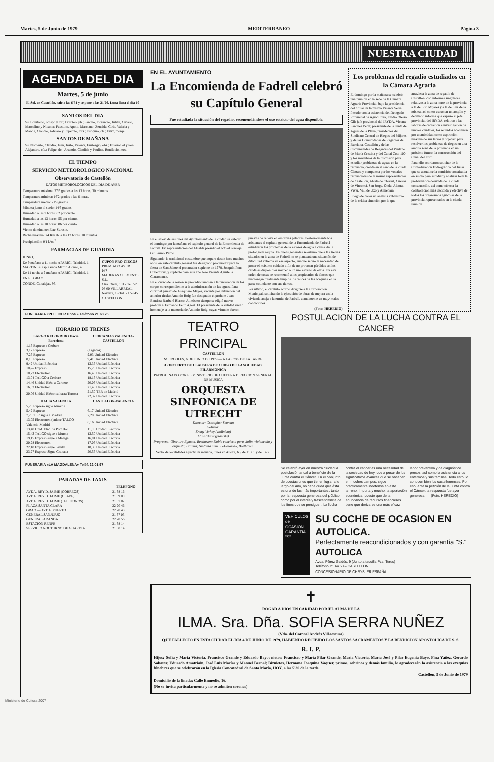Martes, 5 de Junio de 1979 MEDITERRANEO Página 3
NUESTRA CIUDAD
AGENDA DEL DIA
Martes, 5 de junio
El Sol, en Castellón, sale a las 6'31 y se pone a las 21'26. Luna llena el día 10
SANTOS DEL DIA
Ss. Bonifacio, obispo y mr.; Doroteo, pb.; Sancho, Florencio, Julián, Ciríaco, Marcelino y Nicanor, Faustino, Apolo, Marciano, Zenaida, Ciria, Valeria y Marcia, Claudio, Adelaro y Luperclo, mrs.; Eutiquio, ob.; Félix, monje.
SANTOS DE MAÑANA
Ss. Norberto, Claudio, Juan, Justo, Vicente, Eustorgio, obs.; Hilarión el joven, Alejandro, cfs.; Felipe, dc.; Artemio, Cándida y Paulina, Bonifacio, mrs.
EL TIEMPO
SERVICIO METEOROLOGICO NACIONAL
Observatorio de Castellón
DATOS METEOROLOGICOS DEL DIA DE AYER
Temperatura máxima: 27'6 grados a las 13 horas, 30 minutos.
Temperatura mínima: 16'2 grados a las 6 horas.
Temperatura media: 21'9 grados.
Mínima junto al suelo: 14'6 grados.
Humedad a las 7 horas: 82 por ciento.
Humedad a las 13 horas: 55 por ciento.
Humedad a las 18 horas: 86 por ciento.
Viento dominante: Este-Sureste.
Racha máxima: 24 Km./h. a las 13 horas, 18 minutos.
Precipitación: 0'1 l./m.<sup>2</sup>
FARMACIAS DE GUARDIA
JUNIO, 5
De 9 mañana a 11 noche APARICI, Trinidad, 1. MARTINEZ, Gp. Grapa Martín Alonso, 4.
De 11 noche a 9 mañana APARICI, Trinidad, 1.
EN EL GRAO
CONDE, Canalejas, 95.
CUPON PRO-CIEGOS
PREMIADO AYER
047
MADERAS CLEMENTE S.L.
Ctra. Onda, 101 - Tel. 52 08 00 VILLARREAL
Navarra, 1 - Tel. 21 59 45 CASTELLON
FUNERARIA «PELLICER Hnos.» Teléfono 21 68 25
HORARIO DE TRENES
| LARGO RECORRIDO Hacia Barcelona | CERCANIAS VALENCIA-CASTELLON |
| --- | --- |
| 1,15 Expreso a Cerbere | |
| 3,12 Expreso | (llegadas) |
| 7,25 Expreso | 9,03 Unidad Eléctrica |
| 8,15 Expreso | 9,41 Unidad Eléctrica |
| 9,42 Unidad Eléctrica | 13,36 Unidad Eléctrica |
| 10,— Expreso | 15,20 Unidad Eléctrica |
| 10,22 Electrotren | 16,40 Unidad Eléctrica |
| 13,04 TALGO a Cerbere | 18,15 Unidad Eléctrica |
| 14,46 Unidad Eléc. a Cerbere | 20,05 Unidad Eléctrica |
| 16,02 Electrotren | 21,40 Unidad Eléctrica |
| 20,06 Unidad Eléctrica hasta Tortosa | 21,50 TER de Madrid 22,32 Unidad Eléctrica |
| HACIA VALENCIA | CASTELLON-VALENCIA |
| 5,20 Expreso sigue Almería | |
| 5,42 Expreso | 6,17 Unidad Eléctrica |
| 7,20 TER sigue a Madrid | 7,29 Unidad Eléctrica |
| 13,05 Electrotren (enlace TALGO Valencia-Madrid | 8,16 Unidad Eléctrica |
| 13,40 Unid. Eléc. de Port Bou | 11,05 Unidad Eléctrica |
| 15,43 TALGO sigue a Murcia | 13,50 Unidad Eléctrica |
| 19,15 Expreso sigue a Málaga | 16,01 Unidad Eléctrica |
| 20,28 Electrotren | 17,05 Unidad Eléctrica |
| 22,18 Expreso sigue Sevilla | 18,33 Unidad Eléctrica |
| 23,27 Expreso Sigue Granada | 20,55 Unidad Eléctrica |
FUNERARIA «LA MAGDALENA» Teléf. 22 01 97
PARADAS DE TAXIS
| | TELEFONO |
| AVDA. REY D. JAIME (CORREOS) | 21 38 16 |
| AVDA. REY D. JAIME (CLAVE) | 21 39 00 |
| AVDA. REY D. JAIME (TELEFONOS) | 21 37 02 |
| PLAZA SANTA CLARA | 22 20 46 |
| GRAO — AVDA. PUERTO | 22 20 48 |
| GENERAL SANJURJO | 21 37 03 |
| GENERAL ARANDA | 22 20 56 |
| ESTACION RENFE | 21 38 14 |
| SERVICIO NOCTURNO DE GUARDIA | 21 38 14 |
EN EL AYUNTAMIENTO
La Encomienda de Fadrell celebró su Capítulo General
Fue estudiada la situación del regadío, recomendándose el uso estricto del agua disponible.
En el salón de sesiones del Ayuntamiento de la ciudad se celebró el domingo por la mañana el capítulo general de la Encomienda de Fadrell. En representación del Alcalde presidió el acto el concejal Guillermo Pardo.
Siguiendo la tradicional costumbre que impera desde hace muchos años, en este capítulo general fue designado procurador para la fiesta de San Jaime el procurador suplente de 1978, Joaquín Pons Cubertorer, y suplente para este año José Vicente Aguilella Claramonte.
En el curso de la sesión se procedió también a la renovación de los cargos correspondientes a la administración de las aguas. Para cubrir el puesto de Acequiero Mayor, vacante por defunción del anterior titular Antonio Roig fue designado el prohom Juan Bautista Barberá Blasco. Al mismo tiempo se eligió nuevo prohom a Fernando Felip Agost. El presidente de la entidad rindió homenaje a la memoria de Antonio Roig, cuyas virtudes fueron puestas de relieve en emotivas palabras. Posteriormente los asistentes al capítulo general de la Encomienda de Fadrell estudiaron los problemas de la escasez de agua a causa de la prolongada sequía. En líneas generales se estimó que a las tierras situadas en la zona de Fadrell no se planteará una situación de dificultad extrema en ese aspecto, aunque se vio la necesidad de poner el máximo cuidado a fin de no provocar pérdidas en los caudales disponibles merced a un uso estricto de ellos. En este orden de cosas se recomendó a los propietarios de fincas que mantengan totalmente limpios los cauces de las acequias en la parte colindante con sus tierras.
Por último, el capítulo acordó dirigirse a la Corporación Municipal, solicitando la ejecución de obras de mejora en la vivienda aneja a la ermita de Fadrell, actualmente en muy malas condiciones.
(Foto: HEREDIO)
Los problemas del regadío estudiados en la Cámara Agraria
El domingo por la mañana se celebró una reunión en la sede de la Cámara Agraria Provincial, bajo la presidencia del titular de la misma Vicente Serra Pesudo con la asistencia del Delegado Provincial de Agricultura, Eladio Oteiza Gil; jefe provincial del IRYDA, Vicente Sánchez Peral; presidente de la Junta de Aguas de la Plana, presidentes del Sindicato Central de Riegos del Mijares y de las Comunidades de Regantes de Burriana, Castellón y de las Comunidades de Regantes del Pantano de María Cristina y del Canal Cota 100 y los miembros de la Comisión para estudiar problemas de aguas en la provincia, creada en el seno de la citada Cámara y compuesta por los vocales provinciales de la misma representantes de Castellón, Alcalá de Chivert, Cuevas de Vinromá, San Jorge, Onda, Alcora, Viver, Vall de Uxó y Almenara.
Luego de hacer un análisis exhaustivo de la crítica situación por la que atraviesa la zona de regadío de Castellón, con informes singulares relativos a la zona norte de la provincia, a la del Río Mijares y a la del Sur de la misma, así como escuchar un amplio y detallado informe que expuso el jefe provincial del IRYDA, relativo a las labores de captación e investigación de nuevos caudales, los reunidos acordaron por unanimidad como aspiración máxima de sus tareas y objetivo para resolver los problemas de riegos en una amplia zona de la provincia en un próximo futuro, la construcción del Canal del Ebro.
Para ello acordaron solicitar de la Confederación Hidrográfica del Júcar que se actualice la comisión constituida en su día para estudiar y analizar toda la problemática derivada de la citada construcción, así como ofrecer la colaboración más decidida y efectiva de todos los organismos agrícolas de la provincia representados en la citada reunión.
TEATRO PRINCIPAL
CASTELLON
MIERCOLES, 6 DE JUNIO DE 1979 — A LAS 7'45 DE LA TARDE
CONCIERTO DE CLAUSURA DE CURSO DE LA SOCIEDAD FILARMONICA
PATROCINADO POR EL MINISTERIO DE CULTURA DIRECCION GENERAL DE MUSICA
ORQUESTA SINFONICA DE UTRECHT
Director: Cristopher Seaman
Solistas:
Emmy Verhey (violinista)
Lluis Claret (pianista)
Programa: Obertura Egmont, Beethoven; Doble concierto para violín, violoncello y orquesta, Brahms; Sinfonía núm. 3 «Heroica», Beethoven.
Venta de localidades a partir de mañana, lunes en Alloza, 65, de 11 a 1 y de 5 a 7.
POSTULACION DE LA LUCHA CONTRA EL CANCER
Se celebró ayer en nuestra ciudad la postulación anual a beneficio de la Junta contra el Cáncer. En el conjunto de cuestaciones que tienen lugar a lo largo del año, no cabe duda que ésta es una de las más importantes, tanto por la respuesta generosa del público como por el interés y trascendencia de los fines que se persiguen. La lucha contra el cáncer es una necesidad de la sociedad de hoy, que a pesar de los significativos avances que se obtienen en muchos campos, sigue prácticamente indefensa en este terreno. Importa y mucho, la aportación económica, puesto que de la abundancia de recursos financieros tiene que derivarse una más eficaz labor preventiva y de diagnóstico precoz, así como la asistencia a los enfermos y sus familias. Todo esto, lo conocen bien los castellonenses. Por eso, ante la petición de la Junta contra el Cáncer, la respuesta fue ayer generosa. — (Foto: HEREDIO)
VEHICULOS
de OCASION
GARANTIA "S"
SU COCHE DE OCASION EN AUTOLICA.
Perfectamente reacondicionados y con garantía "S."
AUTOLICA
Avda. Pérez Galdós, 9 (Junto a taquilla Pza. Toros)
Teléfono 21 64 53 – CASTELLON
CONCESIONARIO DE CHRYSLER ESPAÑA
✝
ROGAD A DIOS EN CARIDAD POR EL ALMA DE LA
ILMA. Sra. Dña. SOFIA SERRA NUÑEZ
(Vda. del Coronel Andrés Villaescusa)
QUE FALLECIO EN ESTA CIUDAD EL DIA 4 DE JUNIO DE 1979, HABIENDO RECIBIDO LOS SANTOS SACRAMENTOS Y LA BENDICION APOSTOLICA DE S. S.
R. I. P.
Hijos: Sofía y María Victoria, Francisco Grande y Eduardo Bayo; nietos: Francisco y María Pilar Grande, María Victoria, María José y Pilar Eugenia Bayo, Fina Yáñez, Gerardo Sabater, Eduardo Amatriain, José Luis Macías y Manuel Bernal; Biznietos, Hermana Joaquina Vaquer, primos, sobrinos y demás familia, le agradecerán la asistencia a las exequias fúnebres que se celebrarán en la Iglesia Concatedral de Santa María, HOY, a las 5'30 de la tarde.
Castellón, 5 de Junio de 1979
Domicilio de la finada: Calle Enmedio, 16.
(No se invita particularmente y no se admiten coronas)
Ministerio de Cultura 2007